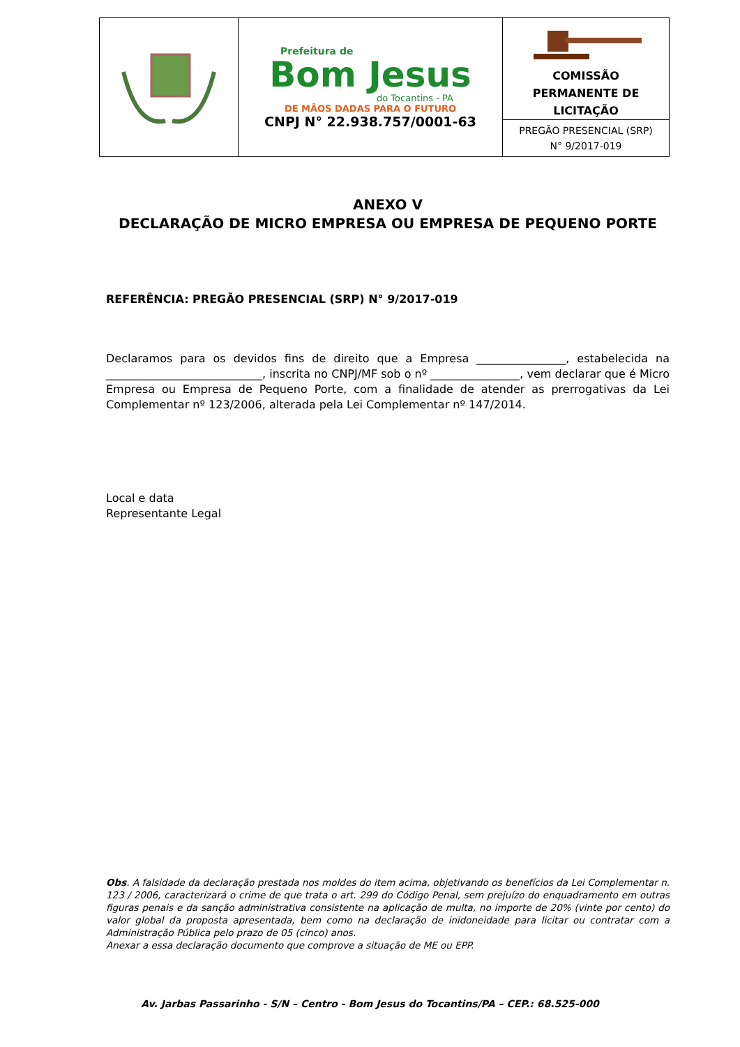| | Prefeitura de Bom Jesus do Tocantins - PA DE MÃOS DADAS PARA O FUTURO CNPJ N° 22.938.757/0001-63 | COMISSÃO PERMANENTE DE LICITAÇÃO |
| | | PREGÃO PRESENCIAL (SRP) N° 9/2017-019 |
ANEXO V
DECLARAÇÃO DE MICRO EMPRESA OU EMPRESA DE PEQUENO PORTE
REFERÊNCIA: PREGÃO PRESENCIAL (SRP) N° 9/2017-019
Declaramos para os devidos fins de direito que a Empresa ________________, estabelecida na ____________________________, inscrita no CNPJ/MF sob o nº ________________, vem declarar que é Micro Empresa ou Empresa de Pequeno Porte, com a finalidade de atender as prerrogativas da Lei Complementar nº 123/2006, alterada pela Lei Complementar nº 147/2014.
Local e data
Representante Legal
Obs. A falsidade da declaração prestada nos moldes do item acima, objetivando os benefícios da Lei Complementar n. 123 / 2006, caracterizará o crime de que trata o art. 299 do Código Penal, sem prejuízo do enquadramento em outras figuras penais e da sanção administrativa consistente na aplicação de multa, no importe de 20% (vinte por cento) do valor global da proposta apresentada, bem como na declaração de inidoneidade para licitar ou contratar com a Administração Pública pelo prazo de 05 (cinco) anos.
Anexar a essa declaração documento que comprove a situação de ME ou EPP.
Av. Jarbas Passarinho - S/N – Centro - Bom Jesus do Tocantins/PA – CEP.: 68.525-000